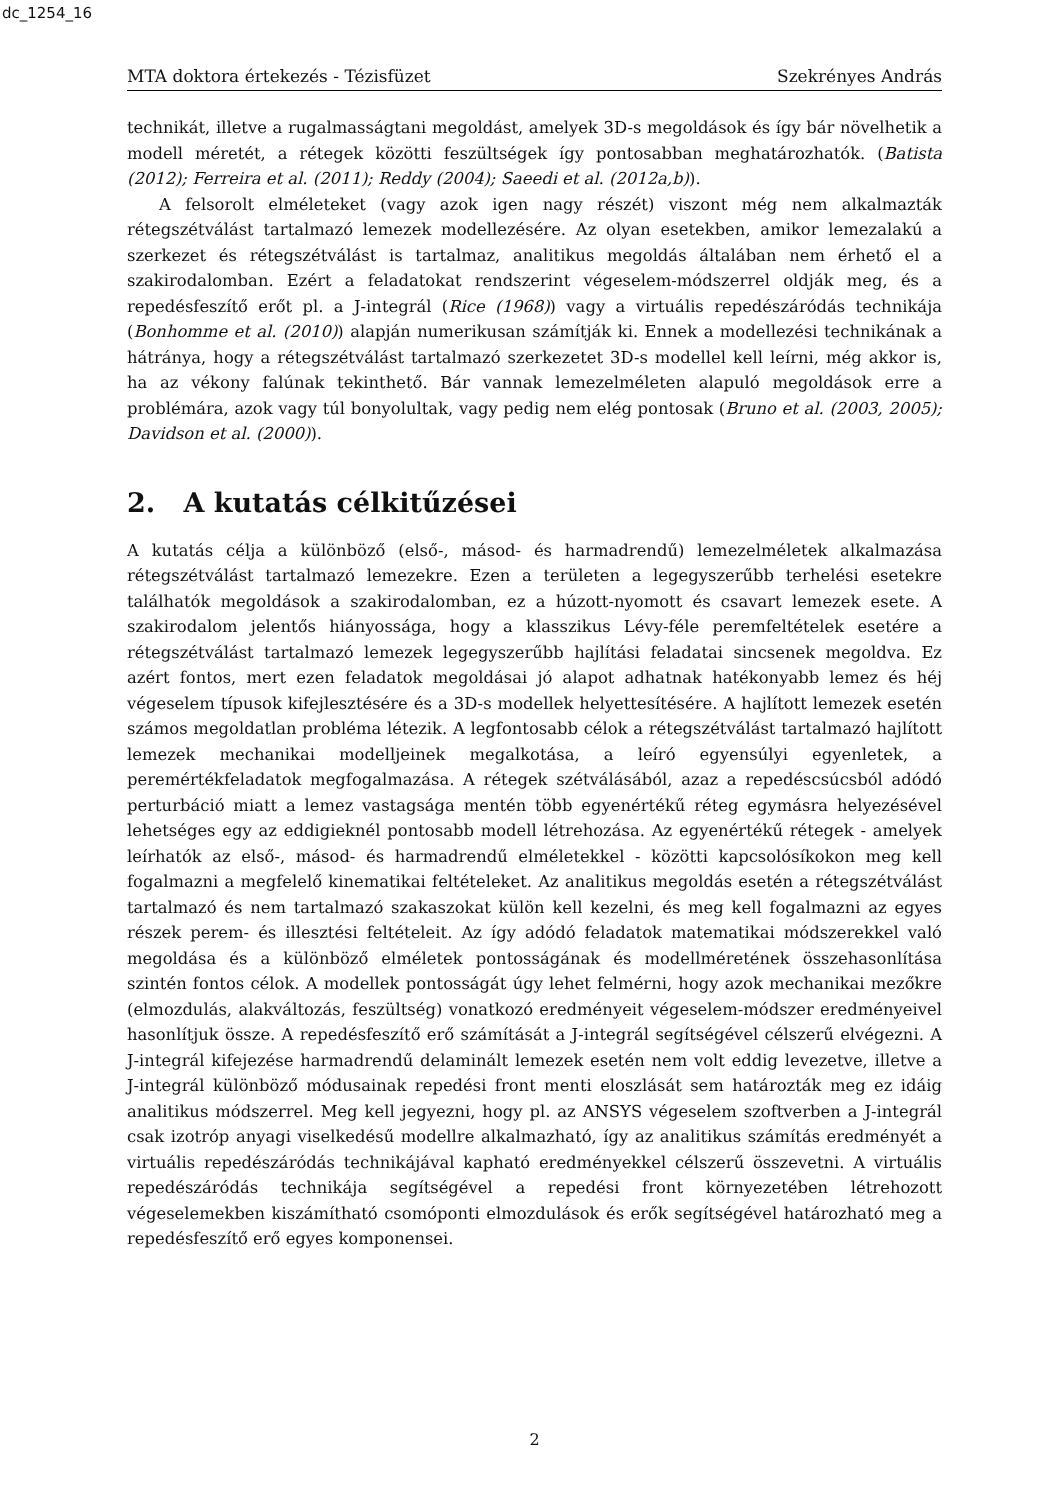dc_1254_16
MTA doktora értekezés - Tézisfüzet Szekrényes András
technikát, illetve a rugalmasságtani megoldást, amelyek 3D-s megoldások és így bár növelhetik a modell méretét, a rétegek közötti feszültségek így pontosabban meghatározhatók. (Batista (2012); Ferreira et al. (2011); Reddy (2004); Saeedi et al. (2012a,b)).
A felsorolt elméleteket (vagy azok igen nagy részét) viszont még nem alkalmazták rétegszétválást tartalmazó lemezek modellezésére. Az olyan esetekben, amikor lemezalakú a szerkezet és rétegszétválást is tartalmaz, analitikus megoldás általában nem érhető el a szakirodalomban. Ezért a feladatokat rendszerint végeselem-módszerrel oldják meg, és a repedésfeszítő erőt pl. a J-integrál (Rice (1968)) vagy a virtuális repedészáródás technikája (Bonhomme et al. (2010)) alapján numerikusan számítják ki. Ennek a modellezési technikának a hátránya, hogy a rétegszétválást tartalmazó szerkezetet 3D-s modellel kell leírni, még akkor is, ha az vékony falúnak tekinthető. Bár vannak lemezelméleten alapuló megoldások erre a problémára, azok vagy túl bonyolultak, vagy pedig nem elég pontosak (Bruno et al. (2003, 2005); Davidson et al. (2000)).
2. A kutatás célkitűzései
A kutatás célja a különböző (első-, másod- és harmadrendű) lemezelméletek alkalmazása rétegszétválást tartalmazó lemezekre. Ezen a területen a legegyszerűbb terhelési esetekre találhatók megoldások a szakirodalomban, ez a húzott-nyomott és csavart lemezek esete. A szakirodalom jelentős hiányossága, hogy a klasszikus Lévy-féle peremfeltételek esetére a rétegszétválást tartalmazó lemezek legegyszerűbb hajlítási feladatai sincsenek megoldva. Ez azért fontos, mert ezen feladatok megoldásai jó alapot adhatnak hatékonyabb lemez és héj végeselem típusok kifejlesztésére és a 3D-s modellek helyettesítésére. A hajlított lemezek esetén számos megoldatlan probléma létezik. A legfontosabb célok a rétegszétválást tartalmazó hajlított lemezek mechanikai modelljeinek megalkotása, a leíró egyensúlyi egyenletek, a peremértékfeladatok megfogalmazása. A rétegek szétválásából, azaz a repedéscsúcsból adódó perturbáció miatt a lemez vastagsága mentén több egyenértékű réteg egymásra helyezésével lehetséges egy az eddigieknél pontosabb modell létrehozása. Az egyenértékű rétegek - amelyek leírhatók az első-, másod- és harmadrendű elméletekkel - közötti kapcsolósíkokon meg kell fogalmazni a megfelelő kinematikai feltételeket. Az analitikus megoldás esetén a rétegszétválást tartalmazó és nem tartalmazó szakaszokat külön kell kezelni, és meg kell fogalmazni az egyes részek perem- és illesztési feltételeit. Az így adódó feladatok matematikai módszerekkel való megoldása és a különböző elméletek pontosságának és modellméretének összehasonlítása szintén fontos célok. A modellek pontosságát úgy lehet felmérni, hogy azok mechanikai mezőkre (elmozdulás, alakváltozás, feszültség) vonatkozó eredményeit végeselem-módszer eredményeivel hasonlítjuk össze. A repedésfeszítő erő számítását a J-integrál segítségével célszerű elvégezni. A J-integrál kifejezése harmadrendű delaminált lemezek esetén nem volt eddig levezetve, illetve a J-integrál különböző módusainak repedési front menti eloszlását sem határozták meg ez idáig analitikus módszerrel. Meg kell jegyezni, hogy pl. az ANSYS végeselem szoftverben a J-integrál csak izotróp anyagi viselkedésű modellre alkalmazható, így az analitikus számítás eredményét a virtuális repedészáródás technikájával kapható eredményekkel célszerű összevetni. A virtuális repedészáródás technikája segítségével a repedési front környezetében létrehozott végeselemekben kiszámítható csomóponti elmozdulások és erők segítségével határozható meg a repedésfeszítő erő egyes komponensei.
2